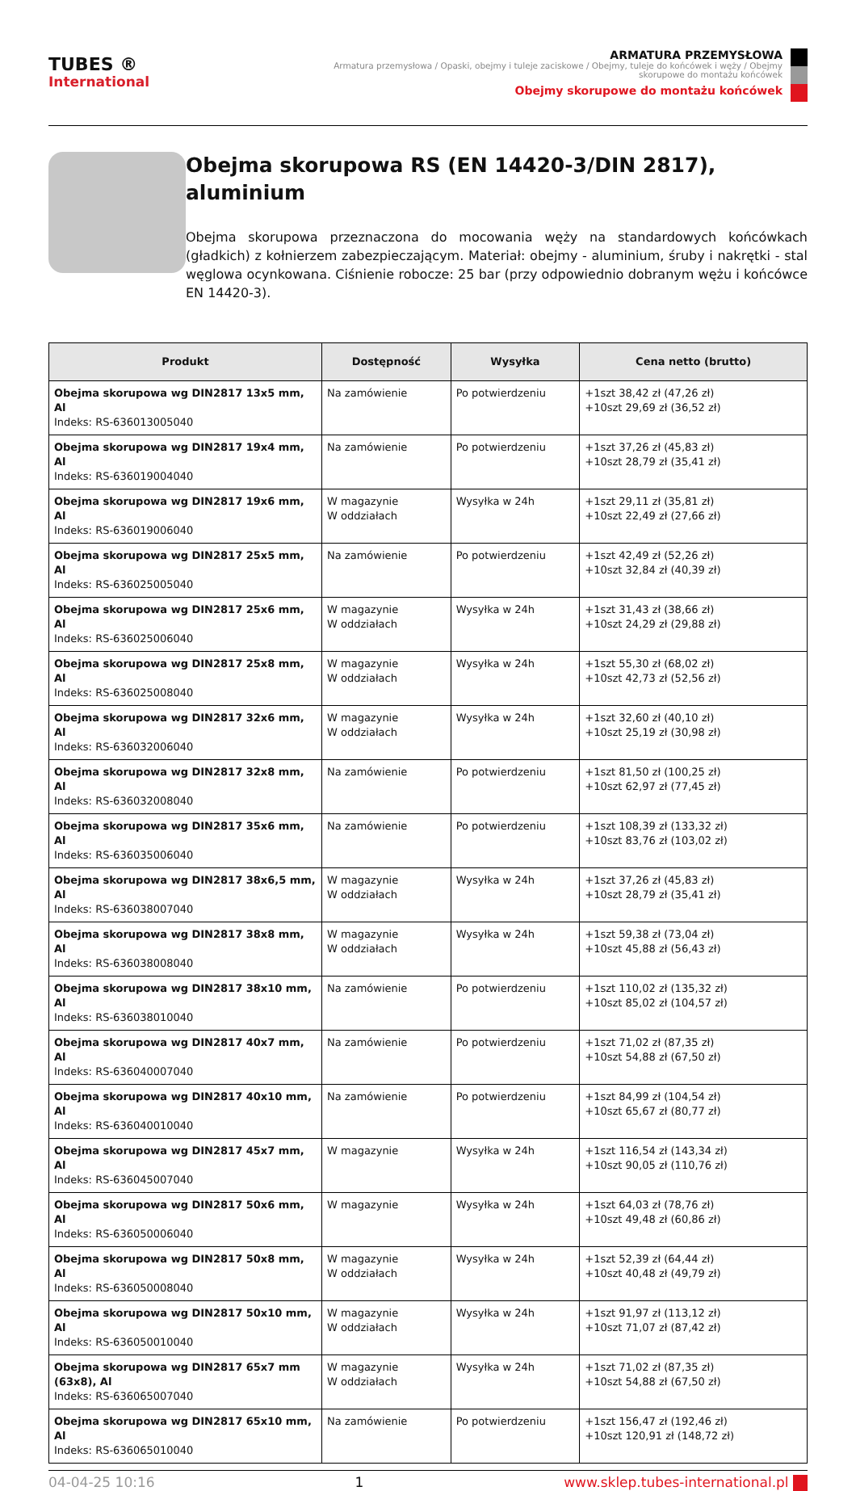TUBES ®
International
ARMATURA PRZEMYSŁOWA
Armatura przemysłowa / Opaski, obejmy i tuleje zaciskowe / Obejmy, tuleje do końcówek i węży / Obejmy skorupowe do montażu końcówek
Obejmy skorupowe do montażu końcówek
Obejma skorupowa RS (EN 14420-3/DIN 2817), aluminium
Obejma skorupowa przeznaczona do mocowania węży na standardowych końcówkach (gładkich) z kołnierzem zabezpieczającym. Materiał: obejmy - aluminium, śruby i nakrętki - stal węglowa ocynkowana. Ciśnienie robocze: 25 bar (przy odpowiednio dobranym wężu i końcówce EN 14420-3).
| Produkt | Dostępność | Wysyłka | Cena netto (brutto) |
| --- | --- | --- | --- |
| Obejma skorupowa wg DIN2817 13x5 mm, Al Indeks: RS-636013005040 | Na zamówienie | Po potwierdzeniu | +1szt 38,42 zł (47,26 zł) +10szt 29,69 zł (36,52 zł) |
| Obejma skorupowa wg DIN2817 19x4 mm, Al Indeks: RS-636019004040 | Na zamówienie | Po potwierdzeniu | +1szt 37,26 zł (45,83 zł) +10szt 28,79 zł (35,41 zł) |
| Obejma skorupowa wg DIN2817 19x6 mm, Al Indeks: RS-636019006040 | W magazynie W oddziałach | Wysyłka w 24h | +1szt 29,11 zł (35,81 zł) +10szt 22,49 zł (27,66 zł) |
| Obejma skorupowa wg DIN2817 25x5 mm, Al Indeks: RS-636025005040 | Na zamówienie | Po potwierdzeniu | +1szt 42,49 zł (52,26 zł) +10szt 32,84 zł (40,39 zł) |
| Obejma skorupowa wg DIN2817 25x6 mm, Al Indeks: RS-636025006040 | W magazynie W oddziałach | Wysyłka w 24h | +1szt 31,43 zł (38,66 zł) +10szt 24,29 zł (29,88 zł) |
| Obejma skorupowa wg DIN2817 25x8 mm, Al Indeks: RS-636025008040 | W magazynie W oddziałach | Wysyłka w 24h | +1szt 55,30 zł (68,02 zł) +10szt 42,73 zł (52,56 zł) |
| Obejma skorupowa wg DIN2817 32x6 mm, Al Indeks: RS-636032006040 | W magazynie W oddziałach | Wysyłka w 24h | +1szt 32,60 zł (40,10 zł) +10szt 25,19 zł (30,98 zł) |
| Obejma skorupowa wg DIN2817 32x8 mm, Al Indeks: RS-636032008040 | Na zamówienie | Po potwierdzeniu | +1szt 81,50 zł (100,25 zł) +10szt 62,97 zł (77,45 zł) |
| Obejma skorupowa wg DIN2817 35x6 mm, Al Indeks: RS-636035006040 | Na zamówienie | Po potwierdzeniu | +1szt 108,39 zł (133,32 zł) +10szt 83,76 zł (103,02 zł) |
| Obejma skorupowa wg DIN2817 38x6,5 mm, Al Indeks: RS-636038007040 | W magazynie W oddziałach | Wysyłka w 24h | +1szt 37,26 zł (45,83 zł) +10szt 28,79 zł (35,41 zł) |
| Obejma skorupowa wg DIN2817 38x8 mm, Al Indeks: RS-636038008040 | W magazynie W oddziałach | Wysyłka w 24h | +1szt 59,38 zł (73,04 zł) +10szt 45,88 zł (56,43 zł) |
| Obejma skorupowa wg DIN2817 38x10 mm, Al Indeks: RS-636038010040 | Na zamówienie | Po potwierdzeniu | +1szt 110,02 zł (135,32 zł) +10szt 85,02 zł (104,57 zł) |
| Obejma skorupowa wg DIN2817 40x7 mm, Al Indeks: RS-636040007040 | Na zamówienie | Po potwierdzeniu | +1szt 71,02 zł (87,35 zł) +10szt 54,88 zł (67,50 zł) |
| Obejma skorupowa wg DIN2817 40x10 mm, Al Indeks: RS-636040010040 | Na zamówienie | Po potwierdzeniu | +1szt 84,99 zł (104,54 zł) +10szt 65,67 zł (80,77 zł) |
| Obejma skorupowa wg DIN2817 45x7 mm, Al Indeks: RS-636045007040 | W magazynie | Wysyłka w 24h | +1szt 116,54 zł (143,34 zł) +10szt 90,05 zł (110,76 zł) |
| Obejma skorupowa wg DIN2817 50x6 mm, Al Indeks: RS-636050006040 | W magazynie | Wysyłka w 24h | +1szt 64,03 zł (78,76 zł) +10szt 49,48 zł (60,86 zł) |
| Obejma skorupowa wg DIN2817 50x8 mm, Al Indeks: RS-636050008040 | W magazynie W oddziałach | Wysyłka w 24h | +1szt 52,39 zł (64,44 zł) +10szt 40,48 zł (49,79 zł) |
| Obejma skorupowa wg DIN2817 50x10 mm, Al Indeks: RS-636050010040 | W magazynie W oddziałach | Wysyłka w 24h | +1szt 91,97 zł (113,12 zł) +10szt 71,07 zł (87,42 zł) |
| Obejma skorupowa wg DIN2817 65x7 mm (63x8), Al Indeks: RS-636065007040 | W magazynie W oddziałach | Wysyłka w 24h | +1szt 71,02 zł (87,35 zł) +10szt 54,88 zł (67,50 zł) |
| Obejma skorupowa wg DIN2817 65x10 mm, Al Indeks: RS-636065010040 | Na zamówienie | Po potwierdzeniu | +1szt 156,47 zł (192,46 zł) +10szt 120,91 zł (148,72 zł) |
04-04-25 10:16 1 www.sklep.tubes-international.pl